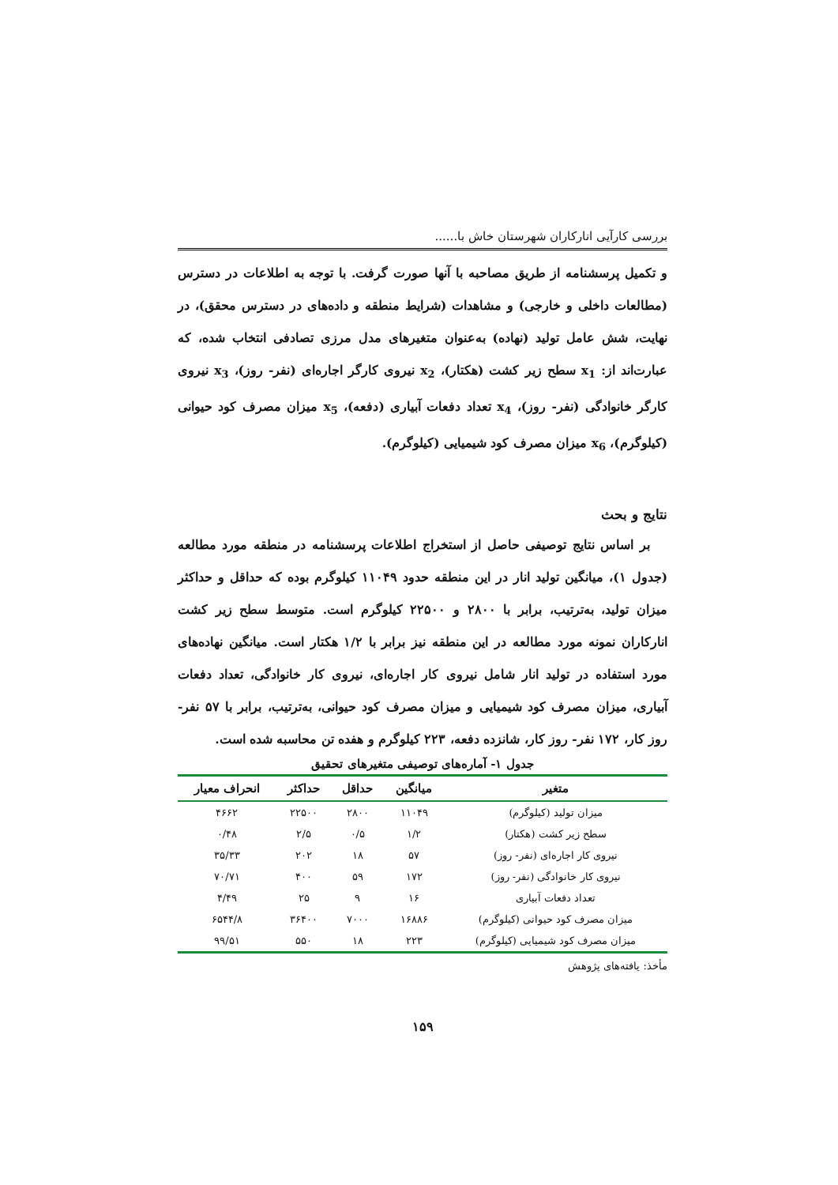بررسی کارآیی انارکاران شهرستان خاش با......
و تکمیل پرسشنامه از طریق مصاحبه با آنها صورت گرفت. با توجه به اطلاعات در دسترس (مطالعات داخلی و خارجی) و مشاهدات (شرایط منطقه و داده‌های در دسترس محقق)، در نهایت، شش عامل تولید (نهاده) به‌عنوان متغیرهای مدل مرزی تصادفی انتخاب شده، که عبارت‌اند از: x<sub>1</sub> سطح زیر کشت (هکتار)، x<sub>2</sub> نیروی کارگر اجاره‌ای (نفر- روز)، x<sub>3</sub> نیروی کارگر خانوادگی (نفر- روز)، x<sub>4</sub> تعداد دفعات آبیاری (دفعه)، x<sub>5</sub> میزان مصرف کود حیوانی (کیلوگرم)، x<sub>6</sub> میزان مصرف کود شیمیایی (کیلوگرم).
نتایج و بحث
بر اساس نتایج توصیفی حاصل از استخراج اطلاعات پرسشنامه در منطقه مورد مطالعه (جدول ۱)، میانگین تولید انار در این منطقه حدود ۱۱۰۴۹ کیلوگرم بوده که حداقل و حداکثر میزان تولید، به‌ترتیب، برابر با ۲۸۰۰ و ۲۲۵۰۰ کیلوگرم است. متوسط سطح زیر کشت انارکاران نمونه مورد مطالعه در این منطقه نیز برابر با ۱/۲ هکتار است. میانگین نهاده‌های مورد استفاده در تولید انار شامل نیروی کار اجاره‌ای، نیروی کار خانوادگی، تعداد دفعات آبیاری، میزان مصرف کود شیمیایی و میزان مصرف کود حیوانی، به‌ترتیب، برابر با ۵۷ نفر- روز کار، ۱۷۲ نفر- روز کار، شانزده دفعه، ۲۲۳ کیلوگرم و هفده تن محاسبه شده است.
جدول ۱- آماره‌های توصیفی متغیرهای تحقیق
| متغیر | میانگین | حداقل | حداکثر | انحراف معیار |
| --- | --- | --- | --- | --- |
| میزان تولید (کیلوگرم) | ۱۱۰۴۹ | ۲۸۰۰ | ۲۲۵۰۰ | ۴۶۶۲ |
| سطح زیر کشت (هکتار) | ۱/۲ | ۰/۵ | ۲/۵ | ۰/۴۸ |
| نیروی کار اجاره‌ای (نفر- روز) | ۵۷ | ۱۸ | ۲۰۲ | ۳۵/۳۳ |
| نیروی کار خانوادگی (نفر- روز) | ۱۷۲ | ۵۹ | ۴۰۰ | ۷۰/۷۱ |
| تعداد دفعات آبیاری | ۱۶ | ۹ | ۲۵ | ۴/۴۹ |
| میزان مصرف کود حیوانی (کیلوگرم) | ۱۶۸۸۶ | ۷۰۰۰ | ۳۶۴۰۰ | ۶۵۴۴/۸ |
| میزان مصرف کود شیمیایی (کیلوگرم) | ۲۲۳ | ۱۸ | ۵۵۰ | ۹۹/۵۱ |
مأخذ: یافته‌های پژوهش
۱۵۹